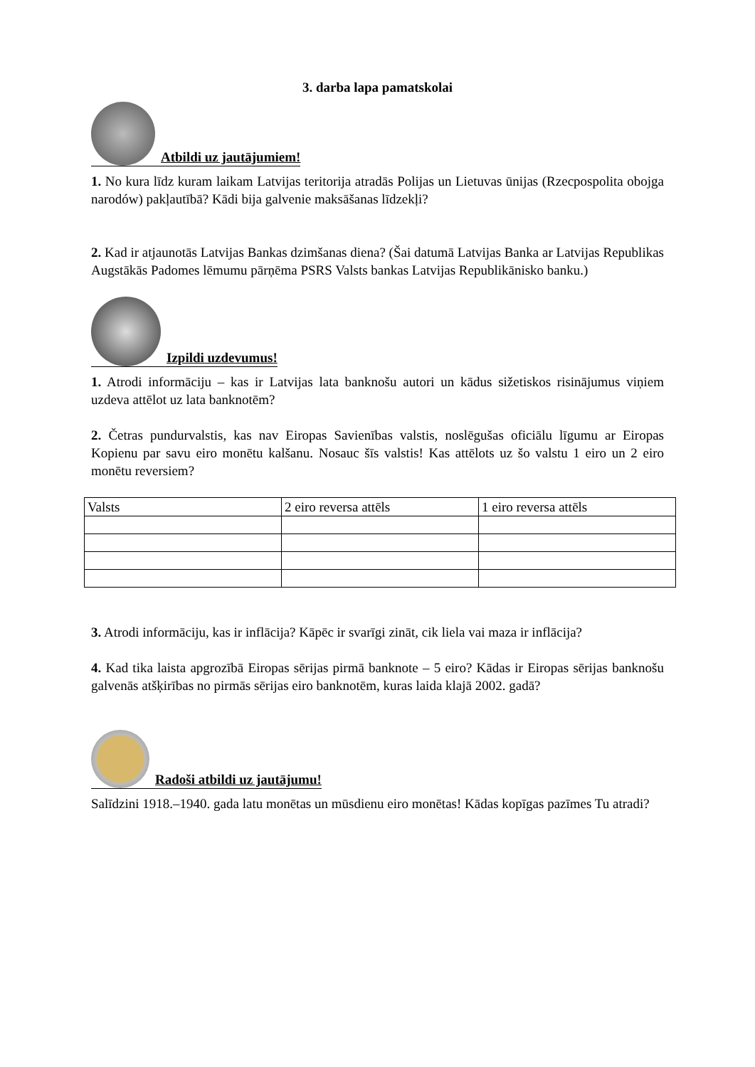3. darba lapa pamatskolai
Atbildi uz jautājumiem!
1. No kura līdz kuram laikam Latvijas teritorija atradās Polijas un Lietuvas ūnijas (Rzecpospolita obojga narodów) pakļautībā? Kādi bija galvenie maksāšanas līdzekļi?
2. Kad ir atjaunotās Latvijas Bankas dzimšanas diena? (Šai datumā Latvijas Banka ar Latvijas Republikas Augstākās Padomes lēmumu pārņēma PSRS Valsts bankas Latvijas Republikānisko banku.)
Izpildi uzdevumus!
1. Atrodi informāciju – kas ir Latvijas lata banknošu autori un kādus sižetiskos risinājumus viņiem uzdeva attēlot uz lata banknotēm?
2. Četras pundurvalstis, kas nav Eiropas Savienības valstis, noslēgušas oficiālu līgumu ar Eiropas Kopienu par savu eiro monētu kalšanu. Nosauc šīs valstis! Kas attēlots uz šo valstu 1 eiro un 2 eiro monētu reversiem?
| Valsts | 2 eiro reversa attēls | 1 eiro reversa attēls |
3. Atrodi informāciju, kas ir inflācija? Kāpēc ir svarīgi zināt, cik liela vai maza ir inflācija?
4. Kad tika laista apgrozībā Eiropas sērijas pirmā banknote – 5 eiro? Kādas ir Eiropas sērijas banknošu galvenās atšķirības no pirmās sērijas eiro banknotēm, kuras laida klajā 2002. gadā?
Radoši atbildi uz jautājumu!
Salīdzini 1918.–1940. gada latu monētas un mūsdienu eiro monētas! Kādas kopīgas pazīmes Tu atradi?